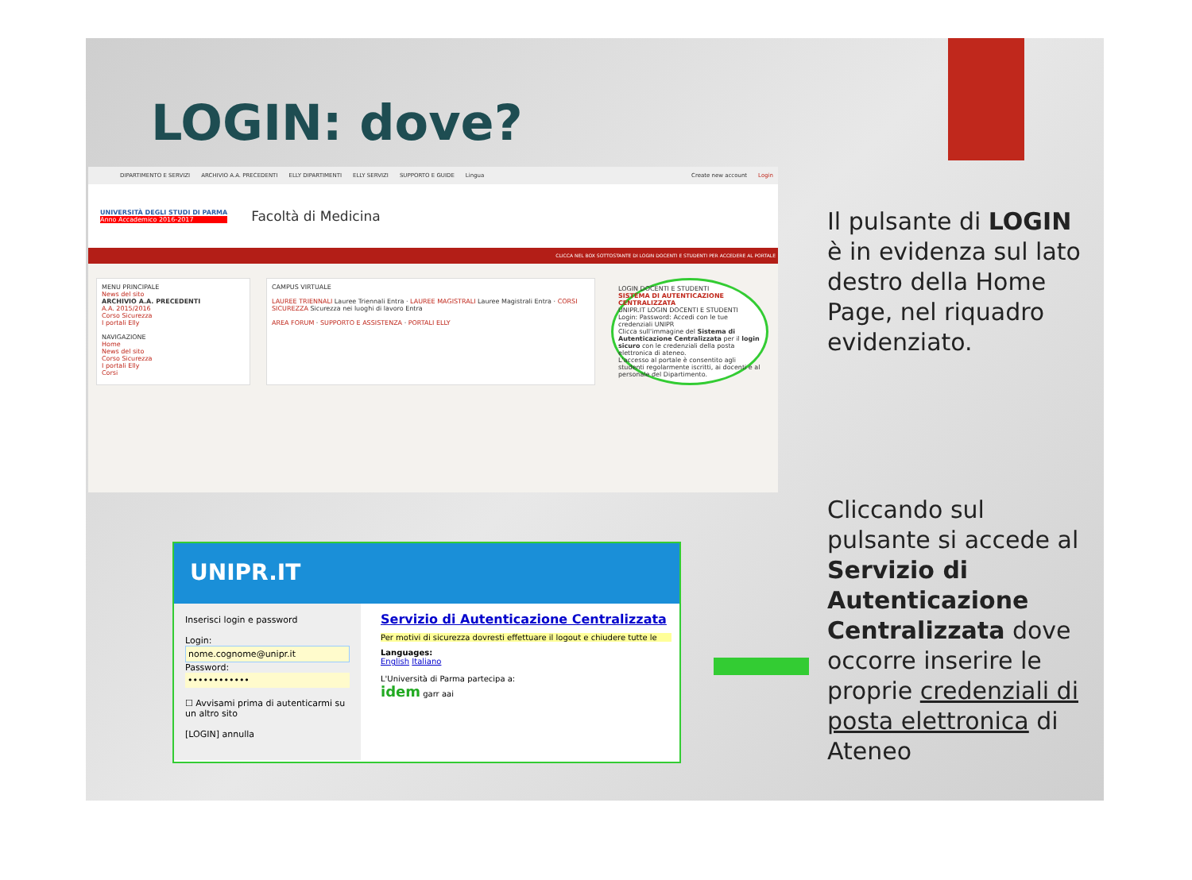LOGIN: dove?
DIPARTIMENTO E SERVIZI ARCHIVIO A.A. PRECEDENTI ELLY DIPARTIMENTI ELLY SERVIZI SUPPORTO E GUIDE Lingua Create new account Login
UNIVERSITÀ DEGLI STUDI DI PARMA
Anno Accademico 2016-2017
Facoltà di Medicina
CLICCA NEL BOX SOTTOSTANTE DI LOGIN DOCENTI E STUDENTI PER ACCEDERE AL PORTALE
MENU PRINCIPALE
News del sito
ARCHIVIO A.A. PRECEDENTI
A.A. 2015/2016
Corso Sicurezza
I portali Elly
NAVIGAZIONE
Home
News del sito
Corso Sicurezza
I portali Elly
Corsi
CAMPUS VIRTUALE
LAUREE TRIENNALI Lauree Triennali Entra · LAUREE MAGISTRALI Lauree Magistrali Entra · CORSI SICUREZZA Sicurezza nei luoghi di lavoro Entra
AREA FORUM · SUPPORTO E ASSISTENZA · PORTALI ELLY
LOGIN DOCENTI E STUDENTI
SISTEMA DI AUTENTICAZIONE CENTRALIZZATA
UNIPR.IT LOGIN DOCENTI E STUDENTI
Login: Password: Accedi con le tue credenziali UNIPR
Clicca sull'immagine del Sistema di Autenticazione Centralizzata per il login sicuro con le credenziali della posta elettronica di ateneo.
L'accesso al portale è consentito agli studenti regolarmente iscritti, ai docenti e al personale del Dipartimento.
Il pulsante di LOGIN è in evidenza sul lato destro della Home Page, nel riquadro evidenziato.
UNIPR.IT
Inserisci login e password
Login:
nome.cognome@unipr.it
Password:
••••••••••••
☐ Avvisami prima di autenticarmi su un altro sito
[LOGIN] annulla
Servizio di Autenticazione Centralizzata
Per motivi di sicurezza dovresti effettuare il logout e chiudere tutte le
Languages:
English Italiano
L'Università di Parma partecipa a:
idem garr aai
Cliccando sul pulsante si accede al Servizio di Autenticazione Centralizzata dove occorre inserire le proprie credenziali di posta elettronica di Ateneo